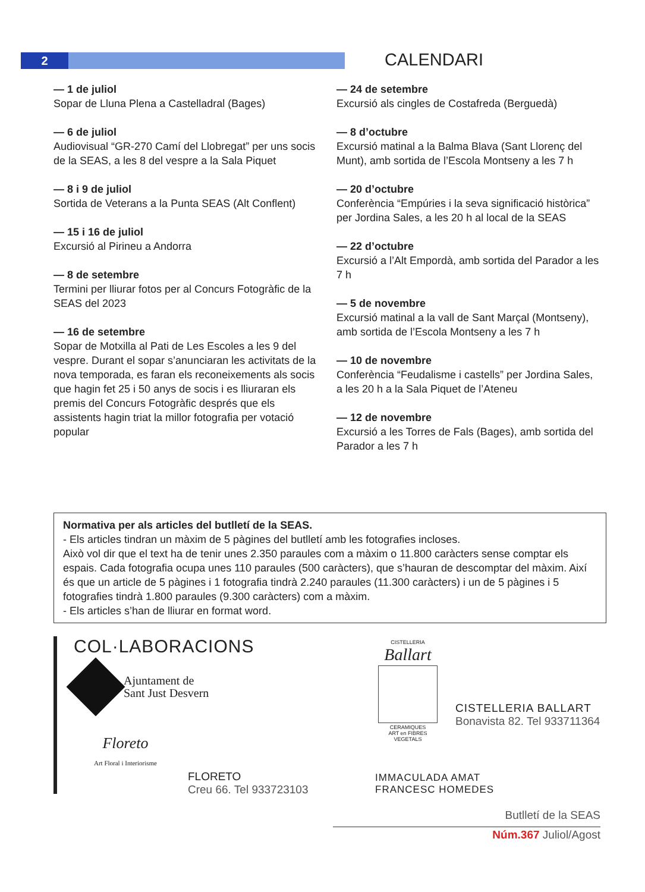2 CALENDARI
— 1 de juliol
Sopar de Lluna Plena a Castelladral (Bages)
— 6 de juliol
Audiovisual “GR-270 Camí del Llobregat” per uns socis de la SEAS, a les 8 del vespre a la Sala Piquet
— 8 i 9 de juliol
Sortida de Veterans a la Punta SEAS (Alt Conflent)
— 15 i 16 de juliol
Excursió al Pirineu a Andorra
— 8 de setembre
Termini per lliurar fotos per al Concurs Fotogràfic de la SEAS del 2023
— 16 de setembre
Sopar de Motxilla al Pati de Les Escoles a les 9 del vespre. Durant el sopar s’anunciaran les activitats de la nova temporada, es faran els reconeixements als socis que hagin fet 25 i 50 anys de socis i es lliuraran els premis del Concurs Fotogràfic després que els assistents hagin triat la millor fotografia per votació popular
— 24 de setembre
Excursió als cingles de Costafreda (Berguedà)
— 8 d’octubre
Excursió matinal a la Balma Blava (Sant Llorenç del Munt), amb sortida de l’Escola Montseny a les 7 h
— 20 d’octubre
Conferència “Empúries i la seva significació històrica” per Jordina Sales, a les 20 h al local de la SEAS
— 22 d’octubre
Excursió a l’Alt Empordà, amb sortida del Parador a les 7 h
— 5 de novembre
Excursió matinal a la vall de Sant Marçal (Montseny), amb sortida de l’Escola Montseny a les 7 h
— 10 de novembre
Conferència “Feudalisme i castells” per Jordina Sales, a les 20 h a la Sala Piquet de l’Ateneu
— 12 de novembre
Excursió a les Torres de Fals (Bages), amb sortida del Parador a les 7 h
Normativa per als articles del butlletí de la SEAS.
- Els articles tindran un màxim de 5 pàgines del butlletí amb les fotografies incloses.
Això vol dir que el text ha de tenir unes 2.350 paraules com a màxim o 11.800 caràcters sense comptar els espais. Cada fotografia ocupa unes 110 paraules (500 caràcters), que s’hauran de descomptar del màxim. Així és que un article de 5 pàgines i 1 fotografia tindrà 2.240 paraules (11.300 caràcters) i un de 5 pàgines i 5 fotografies tindrà 1.800 paraules (9.300 caràcters) com a màxim.
- Els articles s’han de lliurar en format word.
COL·LABORACIONS
Ajuntament de
Sant Just Desvern
Floreto
Art Floral i Interiorisme
FLORETO
Creu 66. Tel 933723103
CISTELLERIA
Ballart
CERAMIQUES
ART en FIBRES VEGETALS
CISTELLERIA BALLART
Bonavista 82. Tel 933711364
IMMACULADA AMAT
FRANCESC HOMEDES
Butlletí de la SEAS
Núm.367 Juliol/Agost